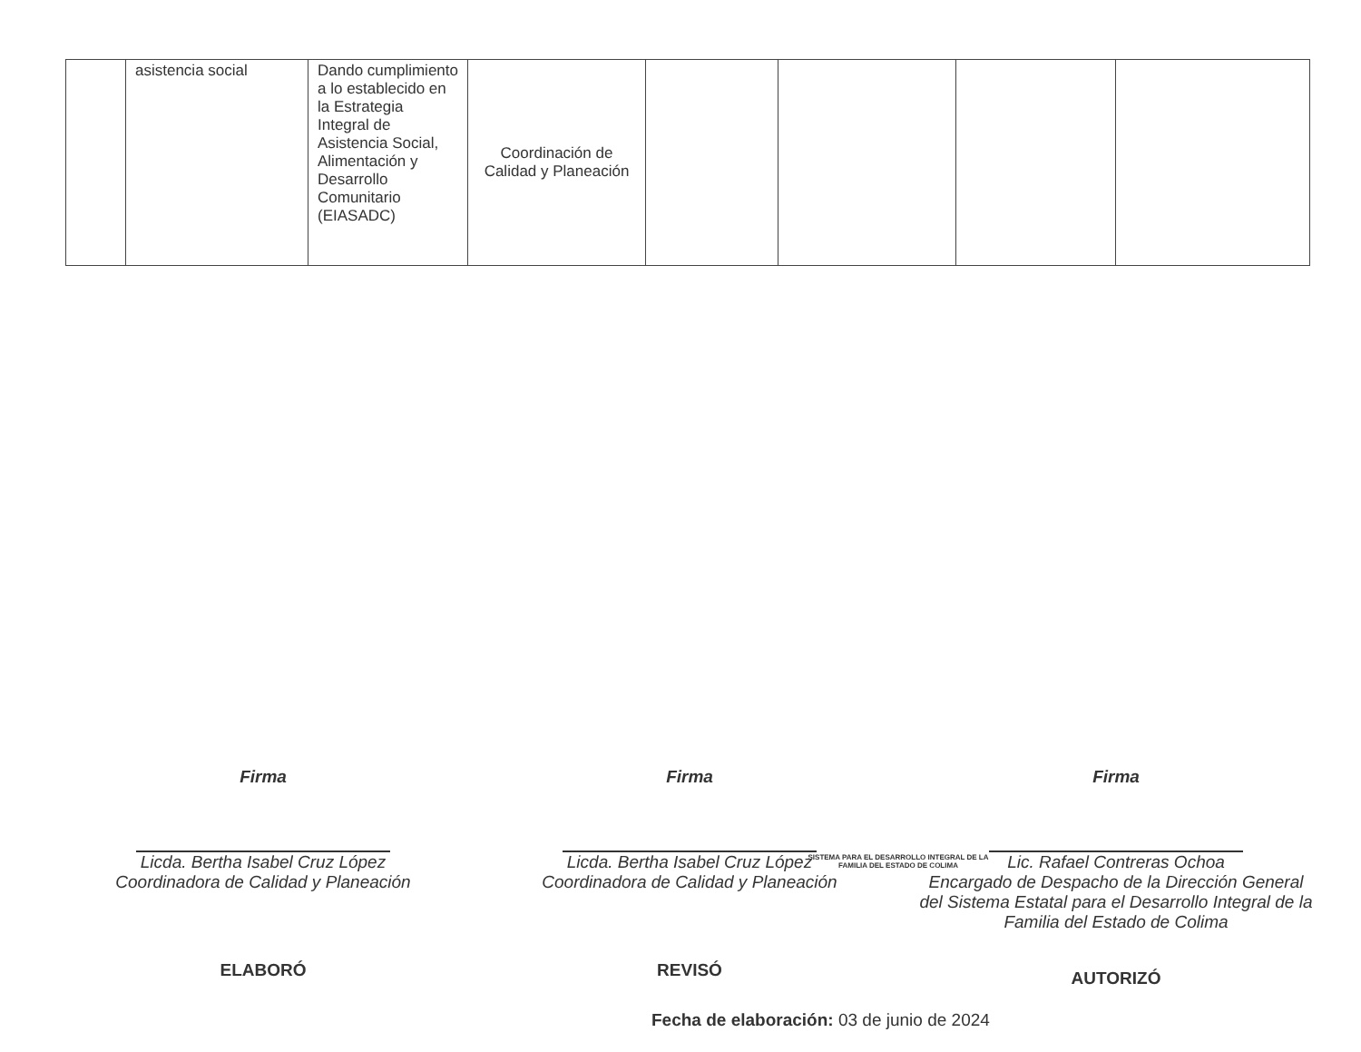| | asistencia social | Dando cumplimiento a lo establecido en la Estrategia Integral de Asistencia Social, Alimentación y Desarrollo Comunitario (EIASADC) | Coordinación de Calidad y Planeación | | | | |
SISTEMA PARA EL DESARROLLO INTEGRAL DE LA FAMILIA DEL ESTADO DE COLIMA
Firma
Licda. Bertha Isabel Cruz López
Coordinadora de Calidad y Planeación
ELABORÓ
Firma
Licda. Bertha Isabel Cruz López
Coordinadora de Calidad y Planeación
REVISÓ
Firma
Lic. Rafael Contreras Ochoa
Encargado de Despacho de la Dirección General del Sistema Estatal para el Desarrollo Integral de la Familia del Estado de Colima
AUTORIZÓ
Fecha de elaboración: 03 de junio de 2024